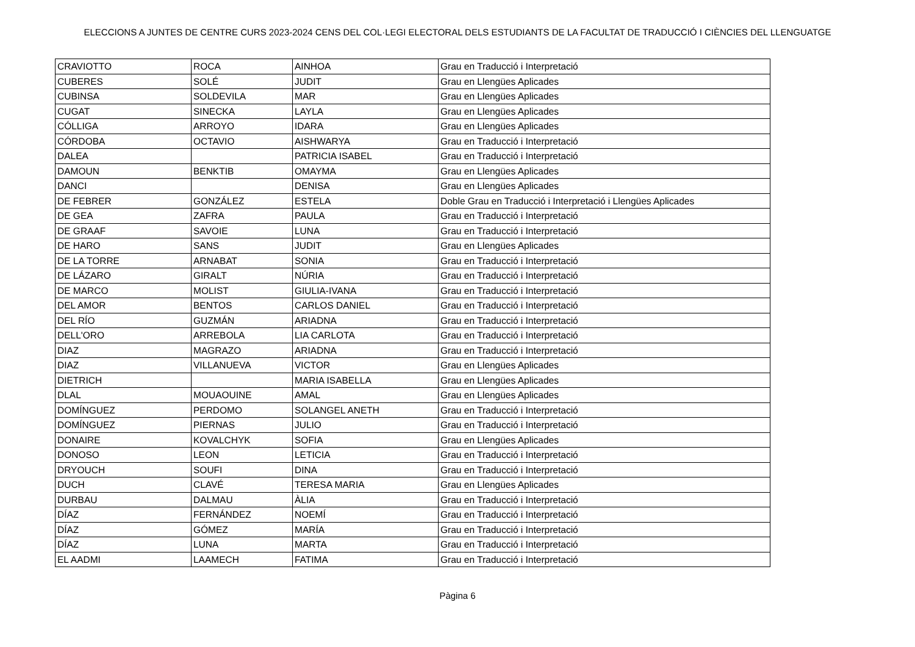ELECCIONS A JUNTES DE CENTRE CURS 2023-2024 CENS DEL COL·LEGI ELECTORAL DELS ESTUDIANTS DE LA FACULTAT DE TRADUCCIÓ I CIÈNCIES DEL LLENGUATGE
| CRAVIOTTO | ROCA | AINHOA | Grau en Traducció i Interpretació |
| CUBERES | SOLÉ | JUDIT | Grau en Llengües Aplicades |
| CUBINSA | SOLDEVILA | MAR | Grau en Llengües Aplicades |
| CUGAT | SINECKA | LAYLA | Grau en Llengües Aplicades |
| CÓLLIGA | ARROYO | IDARA | Grau en Llengües Aplicades |
| CÓRDOBA | OCTAVIO | AISHWARYA | Grau en Traducció i Interpretació |
| DALEA | | PATRICIA ISABEL | Grau en Traducció i Interpretació |
| DAMOUN | BENKTIB | OMAYMA | Grau en Llengües Aplicades |
| DANCI | | DENISA | Grau en Llengües Aplicades |
| DE FEBRER | GONZÁLEZ | ESTELA | Doble Grau en Traducció i Interpretació i Llengües Aplicades |
| DE GEA | ZAFRA | PAULA | Grau en Traducció i Interpretació |
| DE GRAAF | SAVOIE | LUNA | Grau en Traducció i Interpretació |
| DE HARO | SANS | JUDIT | Grau en Llengües Aplicades |
| DE LA TORRE | ARNABAT | SONIA | Grau en Traducció i Interpretació |
| DE LÁZARO | GIRALT | NÚRIA | Grau en Traducció i Interpretació |
| DE MARCO | MOLIST | GIULIA-IVANA | Grau en Traducció i Interpretació |
| DEL AMOR | BENTOS | CARLOS DANIEL | Grau en Traducció i Interpretació |
| DEL RÍO | GUZMÁN | ARIADNA | Grau en Traducció i Interpretació |
| DELL'ORO | ARREBOLA | LIA CARLOTA | Grau en Traducció i Interpretació |
| DIAZ | MAGRAZO | ARIADNA | Grau en Traducció i Interpretació |
| DIAZ | VILLANUEVA | VICTOR | Grau en Llengües Aplicades |
| DIETRICH | | MARIA ISABELLA | Grau en Llengües Aplicades |
| DLAL | MOUAOUINE | AMAL | Grau en Llengües Aplicades |
| DOMÍNGUEZ | PERDOMO | SOLANGEL ANETH | Grau en Traducció i Interpretació |
| DOMÍNGUEZ | PIERNAS | JULIO | Grau en Traducció i Interpretació |
| DONAIRE | KOVALCHYK | SOFIA | Grau en Llengües Aplicades |
| DONOSO | LEON | LETICIA | Grau en Traducció i Interpretació |
| DRYOUCH | SOUFI | DINA | Grau en Traducció i Interpretació |
| DUCH | CLAVÉ | TERESA MARIA | Grau en Llengües Aplicades |
| DURBAU | DALMAU | ÀLIA | Grau en Traducció i Interpretació |
| DÍAZ | FERNÁNDEZ | NOEMÍ | Grau en Traducció i Interpretació |
| DÍAZ | GÓMEZ | MARÍA | Grau en Traducció i Interpretació |
| DÍAZ | LUNA | MARTA | Grau en Traducció i Interpretació |
| EL AADMI | LAAMECH | FATIMA | Grau en Traducció i Interpretació |
Pàgina 6